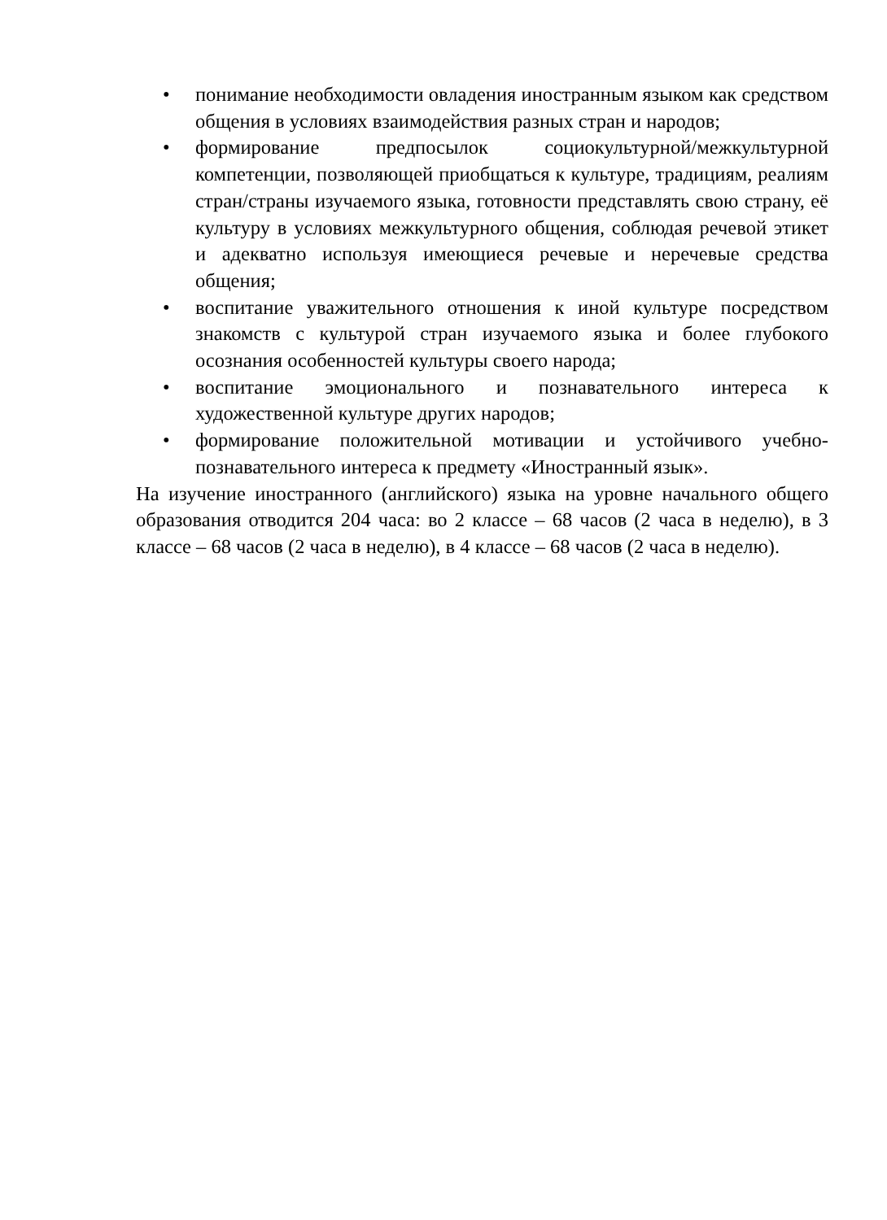• понимание необходимости овладения иностранным языком как средством общения в условиях взаимодействия разных стран и народов;
• формирование предпосылок социокультурной/межкультурной компетенции, позволяющей приобщаться к культуре, традициям, реалиям стран/страны изучаемого языка, готовности представлять свою страну, её культуру в условиях межкультурного общения, соблюдая речевой этикет и адекватно используя имеющиеся речевые и неречевые средства общения;
• воспитание уважительного отношения к иной культуре посредством знакомств с культурой стран изучаемого языка и более глубокого осознания особенностей культуры своего народа;
• воспитание эмоционального и познавательного интереса к художественной культуре других народов;
• формирование положительной мотивации и устойчивого учебно-познавательного интереса к предмету «Иностранный язык».
На изучение иностранного (английского) языка на уровне начального общего образования отводится 204 часа: во 2 классе – 68 часов (2 часа в неделю), в 3 классе – 68 часов (2 часа в неделю), в 4 классе – 68 часов (2 часа в неделю).